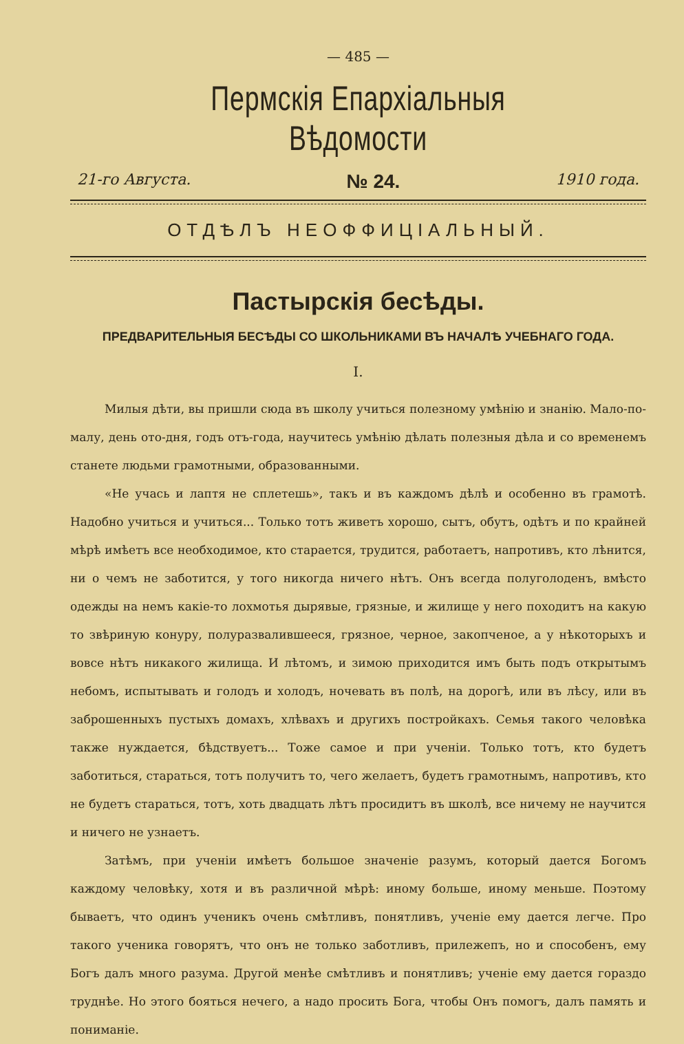— 485 —
Пермскія Епархіальныя Вѣдомости
21-го Августа. № 24. 1910 года.
ОТДѢЛЪ НЕОФФИЦІАЛЬНЫЙ.
Пастырскія бесѣды.
ПРЕДВАРИТЕЛЬНЫЯ БЕСѢДЫ СО ШКОЛЬНИКАМИ ВЪ НАЧАЛѢ УЧЕБНАГО ГОДА.
I.
Милыя дѣти, вы пришли сюда въ школу учиться полезному умѣнію и знанію. Мало-по-малу, день ото-дня, годъ отъ-года, научитесь умѣнію дѣлать полезныя дѣла и со временемъ станете людьми грамотными, образованными.
«Не учась и лаптя не сплетешь», такъ и въ каждомъ дѣлѣ и особенно въ грамотѣ. Надобно учиться и учиться... Только тотъ живетъ хорошо, сытъ, обутъ, одѣтъ и по крайней мѣрѣ имѣетъ все необходимое, кто старается, трудится, работаетъ, напротивъ, кто лѣнится, ни о чемъ не заботится, у того никогда ничего нѣтъ. Онъ всегда полуголоденъ, вмѣсто одежды на немъ какіе-то лохмотья дырявые, грязные, и жилище у него походитъ на какую то звѣриную конуру, полуразвалившееся, грязное, черное, закопченое, а у нѣкоторыхъ и вовсе нѣтъ никакого жилища. И лѣтомъ, и зимою приходится имъ быть подъ открытымъ небомъ, испытывать и голодъ и холодъ, ночевать въ полѣ, на дорогѣ, или въ лѣсу, или въ заброшенныхъ пустыхъ домахъ, хлѣвахъ и другихъ постройкахъ. Семья такого человѣка также нуждается, бѣдствуетъ... Тоже самое и при ученіи. Только тотъ, кто будетъ заботиться, стараться, тотъ получитъ то, чего желаетъ, будетъ грамотнымъ, напротивъ, кто не будетъ стараться, тотъ, хоть двадцать лѣтъ просидитъ въ школѣ, все ничему не научится и ничего не узнаетъ.
Затѣмъ, при ученіи имѣетъ большое значеніе разумъ, который дается Богомъ каждому человѣку, хотя и въ различной мѣрѣ: иному больше, иному меньше. Поэтому бываетъ, что одинъ ученикъ очень смѣтливъ, понятливъ, ученіе ему дается легче. Про такого ученика говорятъ, что онъ не только заботливъ, прилежепъ, но и способенъ, ему Богъ далъ много разума. Другой менѣе смѣтливъ и понятливъ; ученіе ему дается гораздо труднѣе. Но этого бояться нечего, а надо просить Бога, чтобы Онъ помогъ, далъ память и пониманіе.